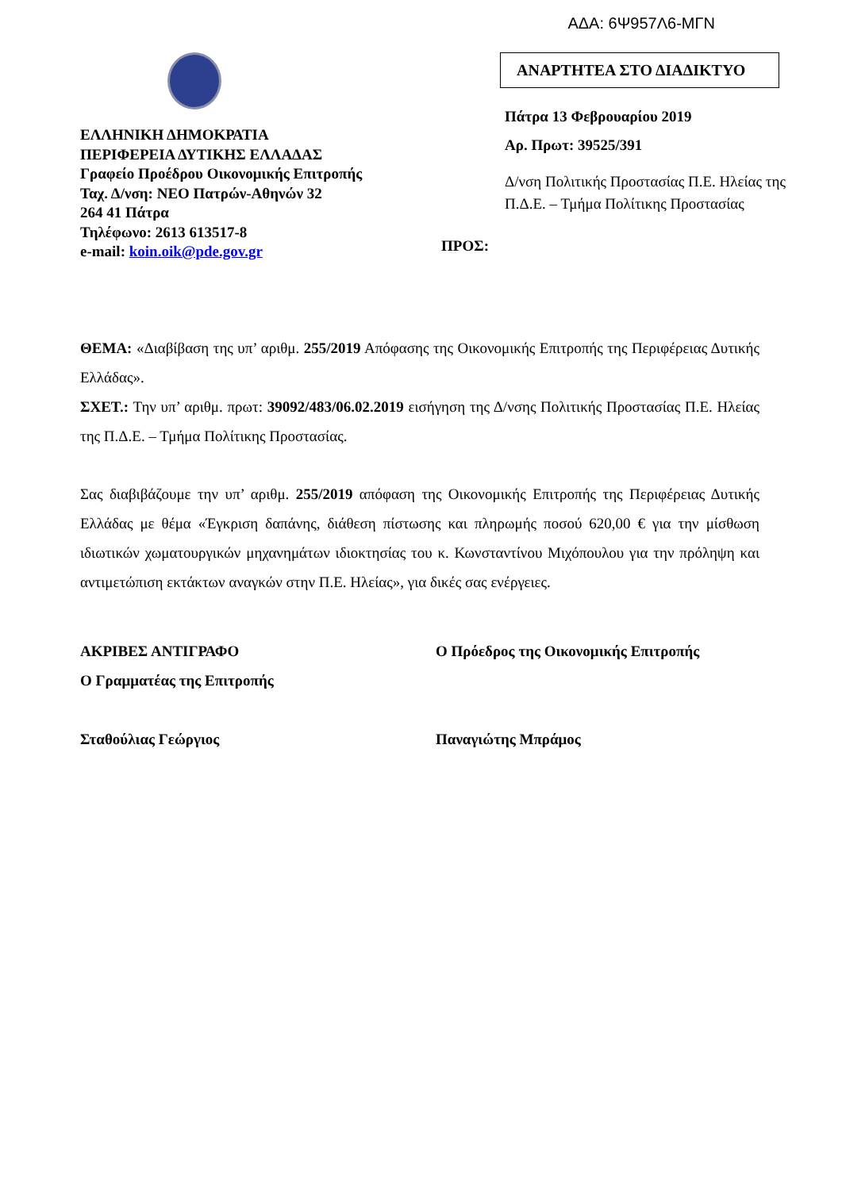ΑΔΑ: 6Ψ957Λ6-ΜΓΝ
ΕΛΛΗΝΙΚΗ ΔΗΜΟΚΡΑΤΙΑ
ΠΕΡΙΦΕΡΕΙΑ ΔΥΤΙΚΗΣ ΕΛΛΑΔΑΣ
Γραφείο Προέδρου Οικονομικής Επιτροπής
Ταχ. Δ/νση: ΝΕΟ Πατρών-Αθηνών 32
264 41 Πάτρα
Τηλέφωνο: 2613 613517-8
e-mail: koin.oik@pde.gov.gr
ΠΡΟΣ:
ΑΝΑΡΤΗΤΕΑ ΣΤΟ ΔΙΑΔΙΚΤΥΟ
Πάτρα 13 Φεβρουαρίου 2019
Αρ. Πρωτ: 39525/391
Δ/νση Πολιτικής Προστασίας Π.Ε. Ηλείας της Π.Δ.Ε. – Τμήμα Πολίτικης Προστασίας
ΘΕΜΑ: «Διαβίβαση της υπ’ αριθμ. 255/2019 Απόφασης της Οικονομικής Επιτροπής της Περιφέρειας Δυτικής Ελλάδας».
ΣΧΕΤ.: Την υπ’ αριθμ. πρωτ: 39092/483/06.02.2019 εισήγηση της Δ/νσης Πολιτικής Προστασίας Π.Ε. Ηλείας της Π.Δ.Ε. – Τμήμα Πολίτικης Προστασίας.
Σας διαβιβάζουμε την υπ’ αριθμ. 255/2019 απόφαση της Οικονομικής Επιτροπής της Περιφέρειας Δυτικής Ελλάδας με θέμα «Έγκριση δαπάνης, διάθεση πίστωσης και πληρωμής ποσού 620,00 € για την μίσθωση ιδιωτικών χωματουργικών μηχανημάτων ιδιοκτησίας του κ. Κωνσταντίνου Μιχόπουλου για την πρόληψη και αντιμετώπιση εκτάκτων αναγκών στην Π.Ε. Ηλείας», για δικές σας ενέργειες.
ΑΚΡΙΒΕΣ ΑΝΤΙΓΡΑΦΟ
Ο Γραμματέας της Επιτροπής
Σταθούλιας Γεώργιος
Ο Πρόεδρος της Οικονομικής Επιτροπής
Παναγιώτης Μπράμος